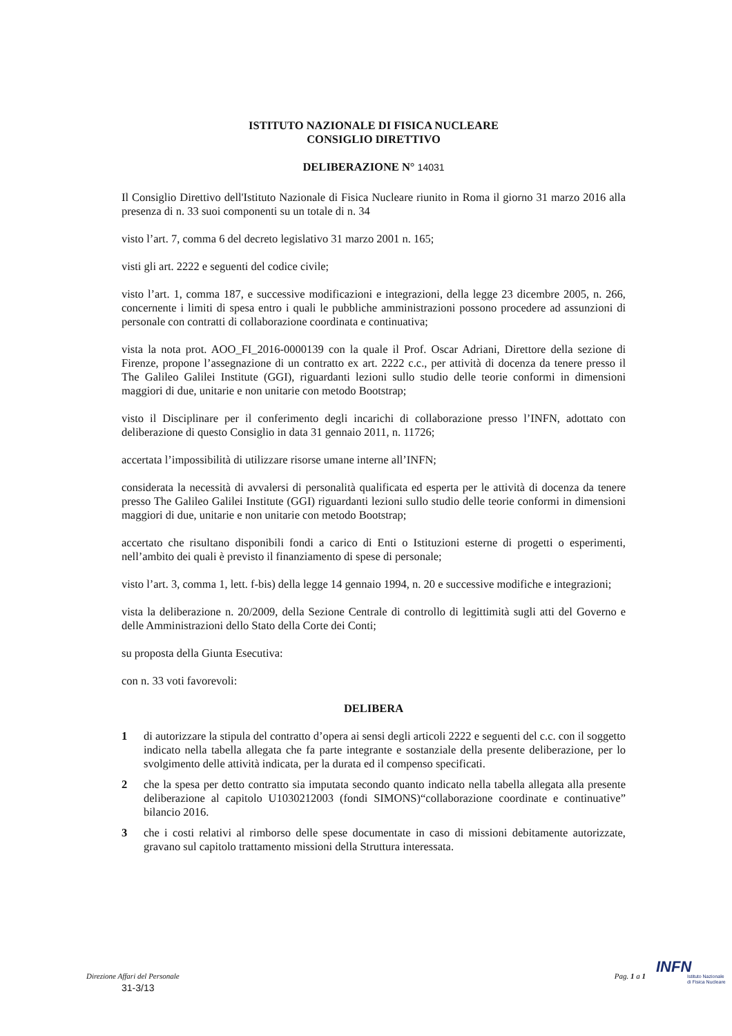ISTITUTO NAZIONALE DI FISICA NUCLEARE
CONSIGLIO DIRETTIVO
DELIBERAZIONE N° 14031
Il Consiglio Direttivo dell'Istituto Nazionale di Fisica Nucleare riunito in Roma il giorno 31 marzo 2016 alla presenza di n. 33 suoi componenti su un totale di n. 34
visto l’art. 7, comma 6 del decreto legislativo 31 marzo 2001 n. 165;
visti gli art. 2222 e seguenti del codice civile;
visto l’art. 1, comma 187, e successive modificazioni e integrazioni, della legge 23 dicembre 2005, n. 266, concernente i limiti di spesa entro i quali le pubbliche amministrazioni possono procedere ad assunzioni di personale con contratti di collaborazione coordinata e continuativa;
vista la nota prot. AOO_FI_2016-0000139 con la quale il Prof. Oscar Adriani, Direttore della sezione di Firenze, propone l’assegnazione di un contratto ex art. 2222 c.c., per attività di docenza da tenere presso il The Galileo Galilei Institute (GGI), riguardanti lezioni sullo studio delle teorie conformi in dimensioni maggiori di due, unitarie e non unitarie con metodo Bootstrap;
visto il Disciplinare per il conferimento degli incarichi di collaborazione presso l’INFN, adottato con deliberazione di questo Consiglio in data 31 gennaio 2011, n. 11726;
accertata l’impossibilità di utilizzare risorse umane interne all’INFN;
considerata la necessità di avvalersi di personalità qualificata ed esperta per le attività di docenza da tenere presso The Galileo Galilei Institute (GGI) riguardanti lezioni sullo studio delle teorie conformi in dimensioni maggiori di due, unitarie e non unitarie con metodo Bootstrap;
accertato che risultano disponibili fondi a carico di Enti o Istituzioni esterne di progetti o esperimenti, nell’ambito dei quali è previsto il finanziamento di spese di personale;
visto l’art. 3, comma 1, lett. f-bis) della legge 14 gennaio 1994, n. 20 e successive modifiche e integrazioni;
vista la deliberazione n. 20/2009, della Sezione Centrale di controllo di legittimità sugli atti del Governo e delle Amministrazioni dello Stato della Corte dei Conti;
su proposta della Giunta Esecutiva:
con n. 33 voti favorevoli:
DELIBERA
1 di autorizzare la stipula del contratto d’opera ai sensi degli articoli 2222 e seguenti del c.c. con il soggetto indicato nella tabella allegata che fa parte integrante e sostanziale della presente deliberazione, per lo svolgimento delle attività indicata, per la durata ed il compenso specificati.
2 che la spesa per detto contratto sia imputata secondo quanto indicato nella tabella allegata alla presente deliberazione al capitolo U1030212003 (fondi SIMONS)“collaborazione coordinate e continuative” bilancio 2016.
3 che i costi relativi al rimborso delle spese documentate in caso di missioni debitamente autorizzate, gravano sul capitolo trattamento missioni della Struttura interessata.
Direzione Affari del Personale Pag. 1 a 1
31-3/13
INFN
Istituto Nazionale
di Fisica Nucleare